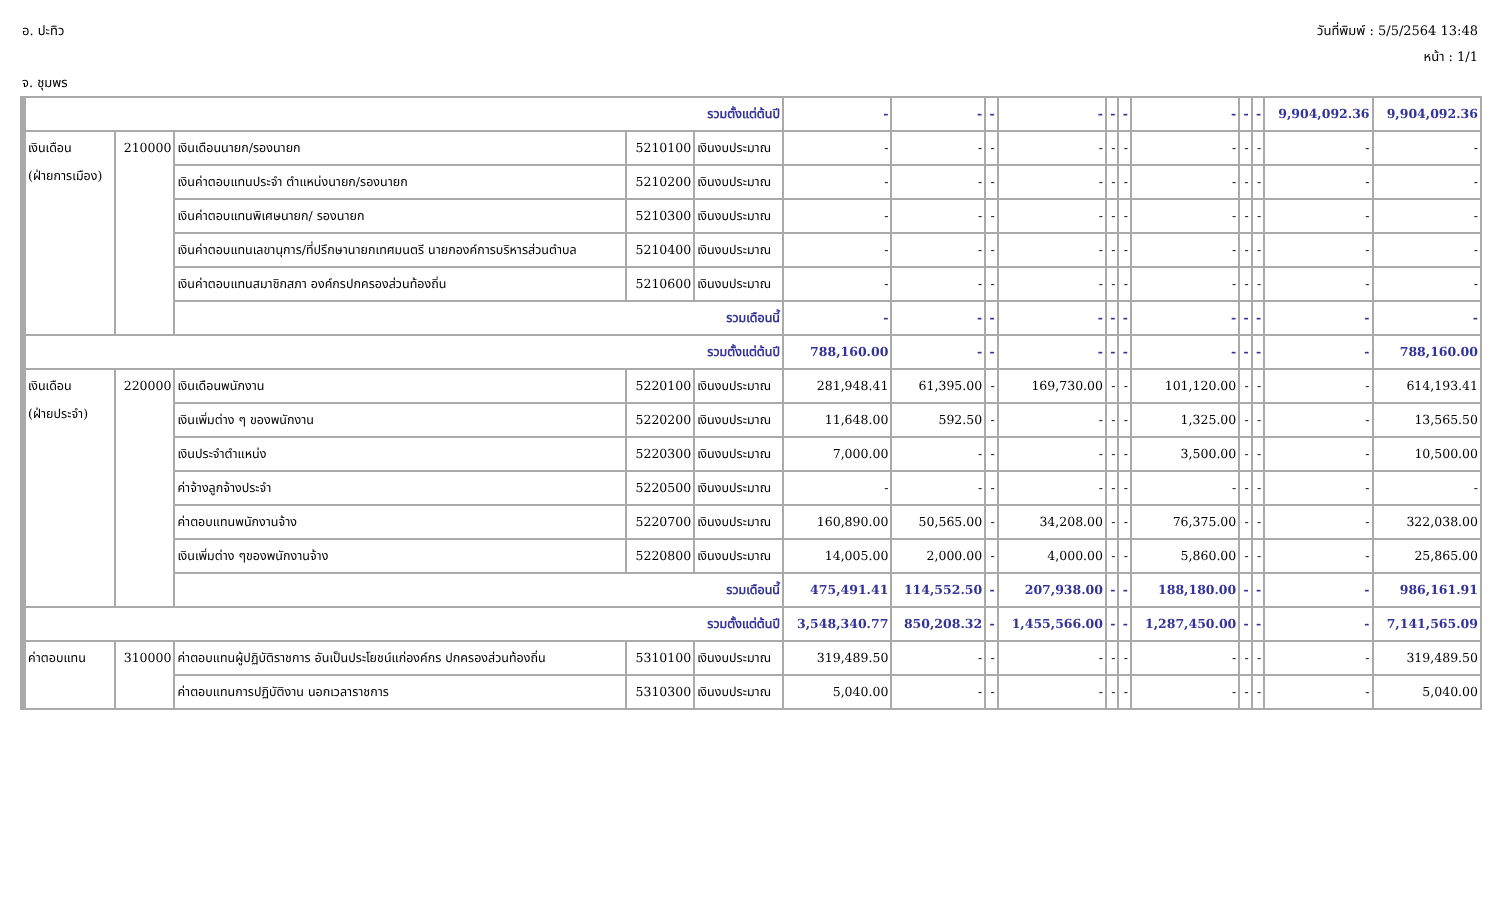อ. ปะทิว
จ. ชุมพร
วันที่พิมพ์ : 5/5/2564 13:48
หน้า : 1/1
| รวมตั้งแต่ต้นปี | | | | | - | - | - | - | - | - | - | - | - | 9,904,092.36 | 9,904,092.36 |
| เงินเดือน (ฝ่ายการเมือง) | 210000 | เงินเดือนนายก/รองนายก | 5210100 | เงินงบประมาณ | - | - | - | - | - | - | - | - | - | - | - |
| | | เงินค่าตอบแทนประจำ ตำแหน่งนายก/รองนายก | 5210200 | เงินงบประมาณ | - | - | - | - | - | - | - | - | - | - | - |
| | | เงินค่าตอบแทนพิเศษนายก/ รองนายก | 5210300 | เงินงบประมาณ | - | - | - | - | - | - | - | - | - | - | - |
| | | เงินค่าตอบแทนเลขานุการ/ที่ปรึกษานายกเทศมนตรี นายกองค์การบริหารส่วนตำบล | 5210400 | เงินงบประมาณ | - | - | - | - | - | - | - | - | - | - | - |
| | | เงินค่าตอบแทนสมาชิกสภา องค์กรปกครองส่วนท้องถิ่น | 5210600 | เงินงบประมาณ | - | - | - | - | - | - | - | - | - | - | - |
| | | รวมเดือนนี้ | | | - | - | - | - | - | - | - | - | - | - | - |
| รวมตั้งแต่ต้นปี | | | | | 788,160.00 | - | - | - | - | - | - | - | - | - | 788,160.00 |
| เงินเดือน (ฝ่ายประจำ) | 220000 | เงินเดือนพนักงาน | 5220100 | เงินงบประมาณ | 281,948.41 | 61,395.00 | - | 169,730.00 | - | - | 101,120.00 | - | - | - | 614,193.41 |
| | | เงินเพิ่มต่าง ๆ ของพนักงาน | 5220200 | เงินงบประมาณ | 11,648.00 | 592.50 | - | - | - | - | 1,325.00 | - | - | - | 13,565.50 |
| | | เงินประจำตำแหน่ง | 5220300 | เงินงบประมาณ | 7,000.00 | - | - | - | - | - | 3,500.00 | - | - | - | 10,500.00 |
| | | ค่าจ้างลูกจ้างประจำ | 5220500 | เงินงบประมาณ | - | - | - | - | - | - | - | - | - | - | - |
| | | ค่าตอบแทนพนักงานจ้าง | 5220700 | เงินงบประมาณ | 160,890.00 | 50,565.00 | - | 34,208.00 | - | - | 76,375.00 | - | - | - | 322,038.00 |
| | | เงินเพิ่มต่าง ๆของพนักงานจ้าง | 5220800 | เงินงบประมาณ | 14,005.00 | 2,000.00 | - | 4,000.00 | - | - | 5,860.00 | - | - | - | 25,865.00 |
| | | รวมเดือนนี้ | | | 475,491.41 | 114,552.50 | - | 207,938.00 | - | - | 188,180.00 | - | - | - | 986,161.91 |
| รวมตั้งแต่ต้นปี | | | | | 3,548,340.77 | 850,208.32 | - | 1,455,566.00 | - | - | 1,287,450.00 | - | - | - | 7,141,565.09 |
| ค่าตอบแทน | 310000 | ค่าตอบแทนผู้ปฏิบัติราชการ อันเป็นประโยชน์แก่องค์กร ปกครองส่วนท้องถิ่น | 5310100 | เงินงบประมาณ | 319,489.50 | - | - | - | - | - | - | - | - | - | 319,489.50 |
| | | ค่าตอบแทนการปฏิบัติงาน นอกเวลาราชการ | 5310300 | เงินงบประมาณ | 5,040.00 | - | - | - | - | - | - | - | - | - | 5,040.00 |